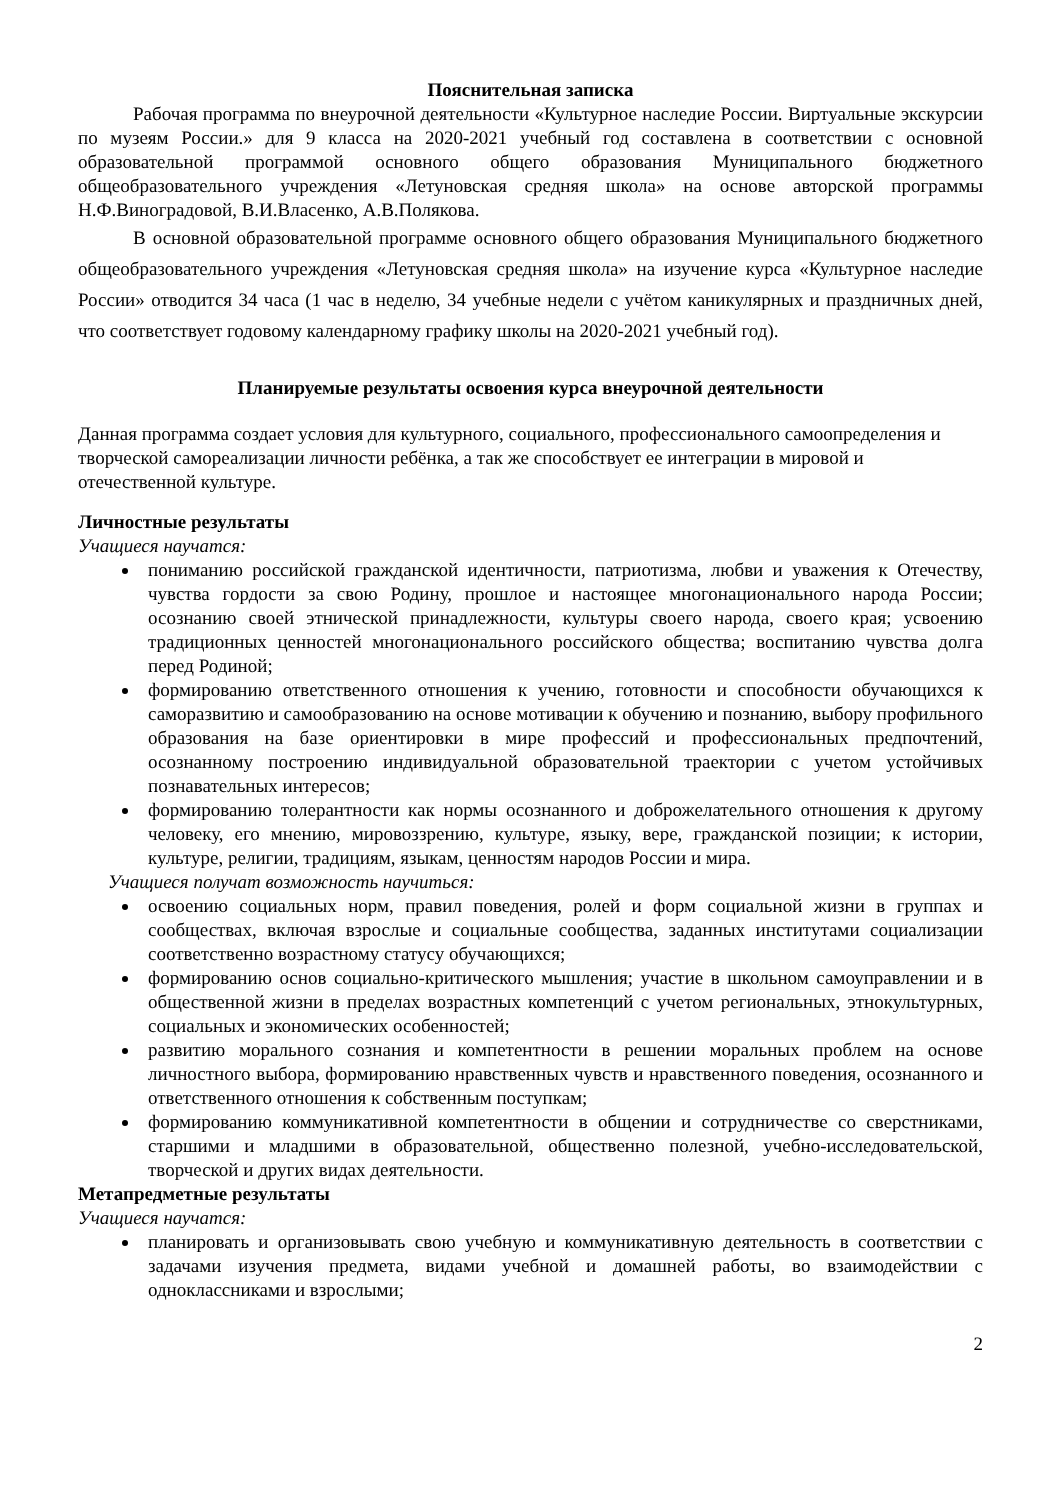Пояснительная записка
Рабочая программа по внеурочной деятельности «Культурное наследие России. Виртуальные экскурсии по музеям России.» для 9 класса на 2020-2021 учебный год составлена в соответствии с основной образовательной программой основного общего образования Муниципального бюджетного общеобразовательного учреждения «Летуновская средняя школа» на основе авторской программы Н.Ф.Виноградовой, В.И.Власенко, А.В.Полякова.
В основной образовательной программе основного общего образования Муниципального бюджетного общеобразовательного учреждения «Летуновская средняя школа» на изучение курса «Культурное наследие России» отводится 34 часа (1 час в неделю, 34 учебные недели с учётом каникулярных и праздничных дней, что соответствует годовому календарному графику школы на 2020-2021 учебный год).
Планируемые результаты освоения курса внеурочной деятельности
Данная программа создает условия для культурного, социального, профессионального самоопределения и творческой самореализации личности ребёнка, а так же способствует ее интеграции в мировой и отечественной культуре.
Личностные результаты
Учащиеся научатся:
пониманию российской гражданской идентичности, патриотизма, любви и уважения к Отечеству, чувства гордости за свою Родину, прошлое и настоящее многонационального народа России; осознанию своей этнической принадлежности, культуры своего народа, своего края; усвоению традиционных ценностей многонационального российского общества; воспитанию чувства долга перед Родиной;
формированию ответственного отношения к учению, готовности и способности обучающихся к саморазвитию и самообразованию на основе мотивации к обучению и познанию, выбору профильного образования на базе ориентировки в мире профессий и профессиональных предпочтений, осознанному построению индивидуальной образовательной траектории с учетом устойчивых познавательных интересов;
формированию толерантности как нормы осознанного и доброжелательного отношения к другому человеку, его мнению, мировоззрению, культуре, языку, вере, гражданской позиции; к истории, культуре, религии, традициям, языкам, ценностям народов России и мира.
Учащиеся получат возможность научиться:
освоению социальных норм, правил поведения, ролей и форм социальной жизни в группах и сообществах, включая взрослые и социальные сообщества, заданных институтами социализации соответственно возрастному статусу обучающихся;
формированию основ социально-критического мышления; участие в школьном самоуправлении и в общественной жизни в пределах возрастных компетенций с учетом региональных, этнокультурных, социальных и экономических особенностей;
развитию морального сознания и компетентности в решении моральных проблем на основе личностного выбора, формированию нравственных чувств и нравственного поведения, осознанного и ответственного отношения к собственным поступкам;
формированию коммуникативной компетентности в общении и сотрудничестве со сверстниками, старшими и младшими в образовательной, общественно полезной, учебно-исследовательской, творческой и других видах деятельности.
Метапредметные результаты
Учащиеся научатся:
планировать и организовывать свою учебную и коммуникативную деятельность в соответствии с задачами изучения предмета, видами учебной и домашней работы, во взаимодействии с одноклассниками и взрослыми;
2